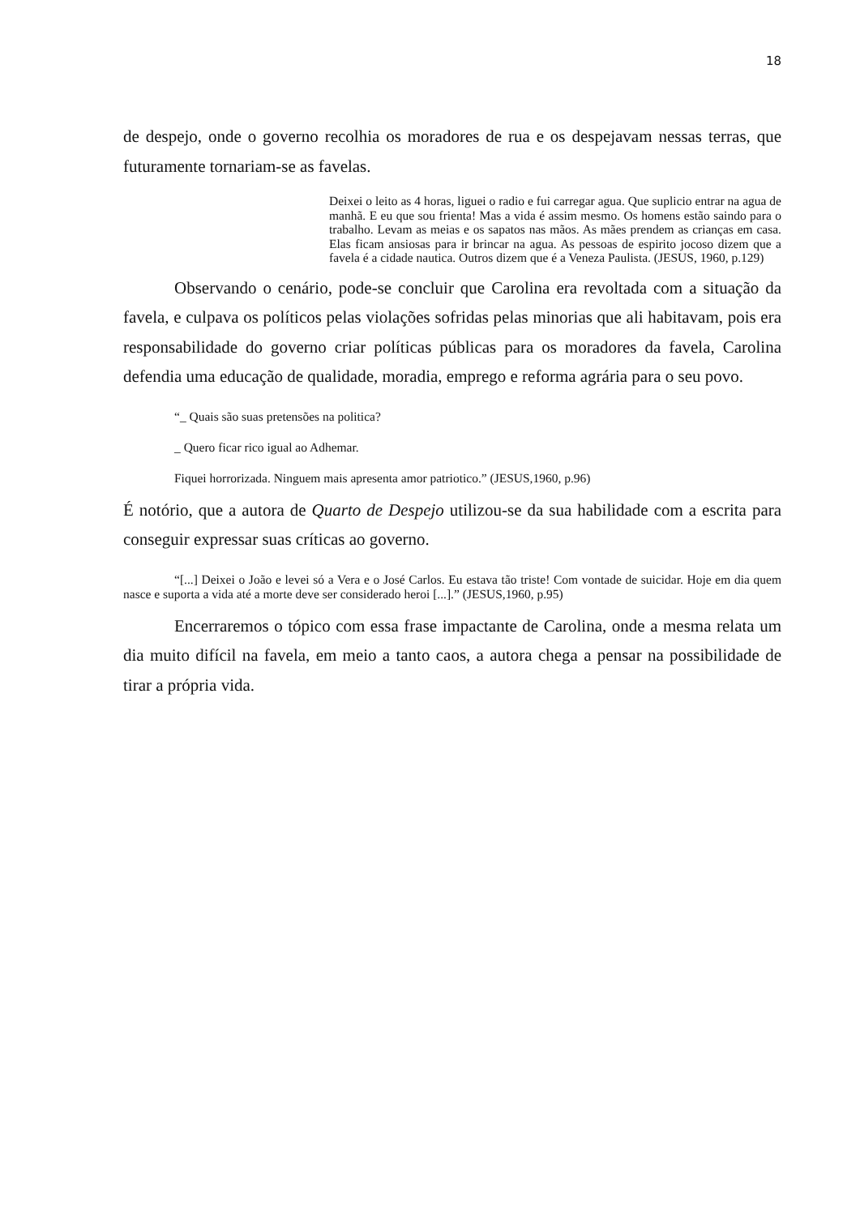18
de despejo, onde o governo recolhia os moradores de rua e os despejavam nessas terras, que futuramente tornariam-se as favelas.
Deixei o leito as 4 horas, liguei o radio e fui carregar agua. Que suplicio entrar na agua de manhã. E eu que sou frienta! Mas a vida é assim mesmo. Os homens estão saindo para o trabalho. Levam as meias e os sapatos nas mãos. As mães prendem as crianças em casa. Elas ficam ansiosas para ir brincar na agua. As pessoas de espirito jocoso dizem que a favela é a cidade nautica. Outros dizem que é a Veneza Paulista. (JESUS, 1960, p.129)
Observando o cenário, pode-se concluir que Carolina era revoltada com a situação da favela, e culpava os políticos pelas violações sofridas pelas minorias que ali habitavam, pois era responsabilidade do governo criar políticas públicas para os moradores da favela, Carolina defendia uma educação de qualidade, moradia, emprego e reforma agrária para o seu povo.
“_ Quais são suas pretensões na politica?
_ Quero ficar rico igual ao Adhemar.
Fiquei horrorizada. Ninguem mais apresenta amor patriotico.” (JESUS,1960, p.96)
É notório, que a autora de Quarto de Despejo utilizou-se da sua habilidade com a escrita para conseguir expressar suas críticas ao governo.
“[...] Deixei o João e levei só a Vera e o José Carlos. Eu estava tão triste! Com vontade de suicidar. Hoje em dia quem nasce e suporta a vida até a morte deve ser considerado heroi [...].” (JESUS,1960, p.95)
Encerraremos o tópico com essa frase impactante de Carolina, onde a mesma relata um dia muito difícil na favela, em meio a tanto caos, a autora chega a pensar na possibilidade de tirar a própria vida.